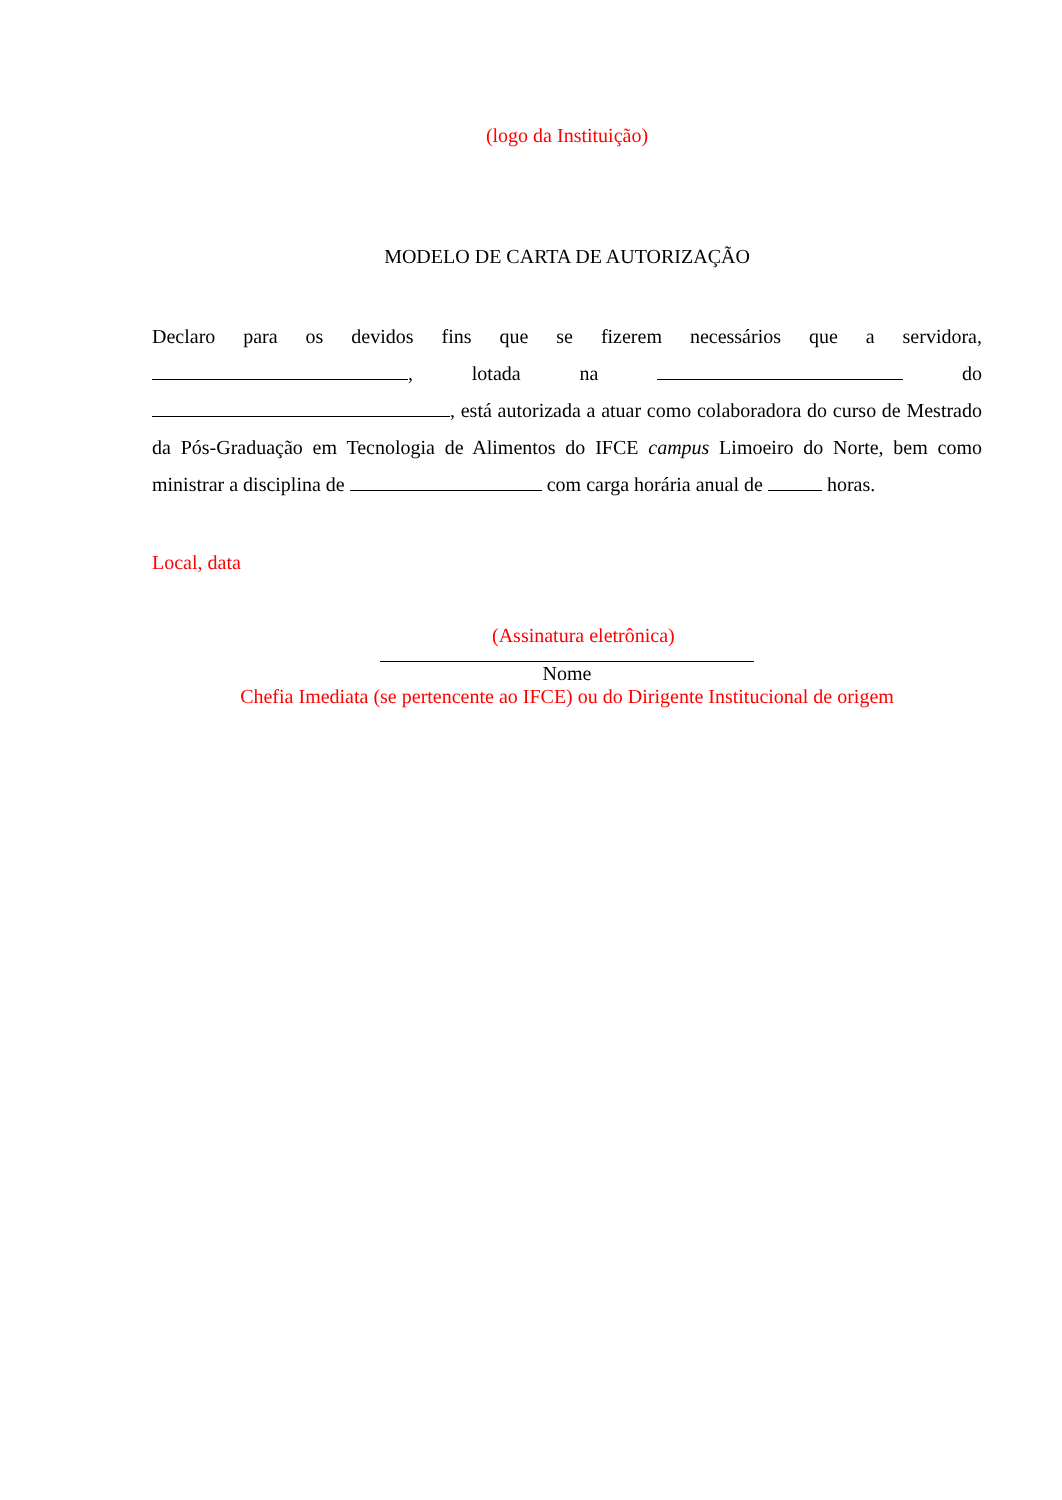(logo da Instituição)
MODELO DE CARTA DE AUTORIZAÇÃO
Declaro para os devidos fins que se fizerem necessários que a servidora, , lotada na do , está autorizada a atuar como colaboradora do curso de Mestrado da Pós-Graduação em Tecnologia de Alimentos do IFCE campus Limoeiro do Norte, bem como ministrar a disciplina de com carga horária anual de horas.
Local, data
(Assinatura eletrônica)
Nome
Chefia Imediata (se pertencente ao IFCE) ou do Dirigente Institucional de origem